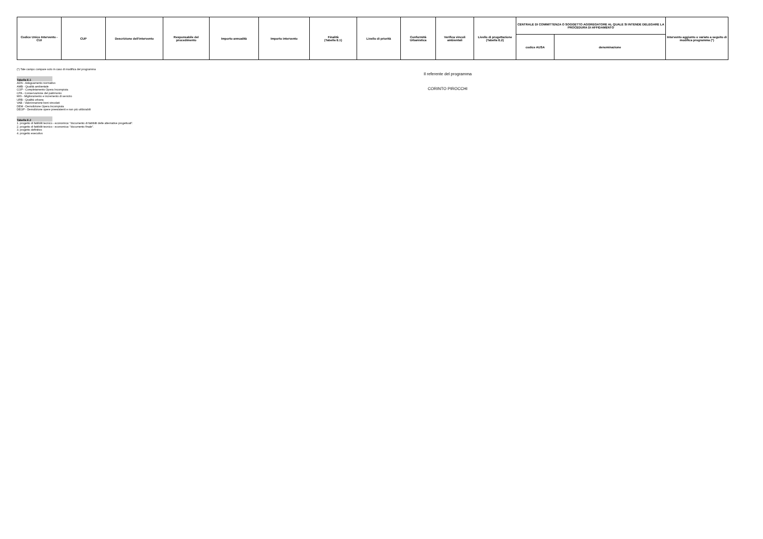| Codice Unico Intervento - CUI | CUP | Descrizione dell'intervento | Responsabile del procedimento | Importo annualità | Importo intervento | Finalità (Tabella E.1) | Livello di priorità | Conformità Urbanistica | Verifica vincoli ambientali | Livello di progettazione (Tabella E.2) | CENTRALE DI COMMITTENZA O SOGGETTO AGGREGATORE AL QUALE SI INTENDE DELEGARE LA PROCEDURA DI AFFIDAMENTO | | Intervento aggiunto o variato a seguito di modifica programma (*) |
| --- | --- | --- | --- | --- | --- | --- | --- | --- | --- | --- | --- | --- | --- |
| | | | | | | | | | | | codice AUSA | denominazione | |
(*) Tale campo compare solo in caso di modifica del programma
Tabella E.1
ADN - Adeguamento normativo
AMB - Qualità ambientale
COP - Completamento Opera Incompiuta
CPA - Conservazione del patrimonio
MIS - Miglioramento e incremento di servizio
URB - Qualità urbana
VAB - Valorizzazione beni vincolati
DEM - Demolizione Opera Incompiuta
DEOP - Demolizione opere preesistenti e non più utilizzabili
Tabella E.2
1. progetto di fattibilit tecnico - economica: "documento di fattibilit delle alternative progettuali".
2. progetto di fattibilit tecnico - economica: "documento finale".
3. progetto definitivo
4. progetto esecutivo
Il referente del programma
CORINTO PIROCCHI